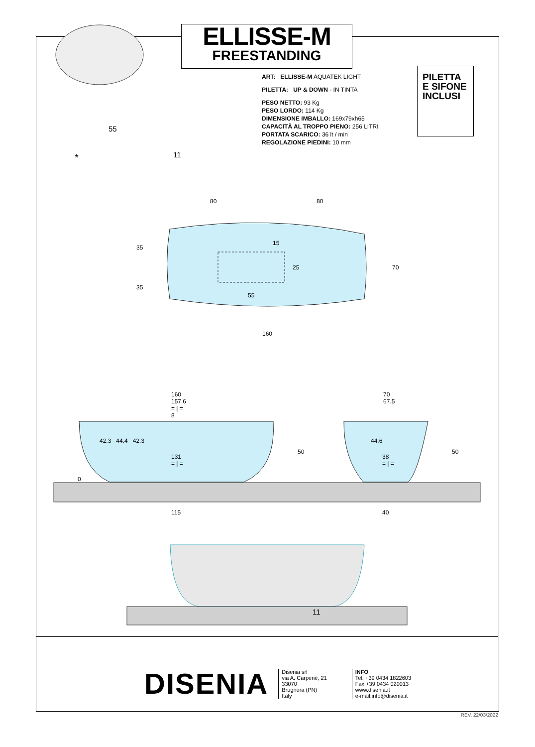ELLISSE-M
FREESTANDING
ART: ELLISSE-M AQUATEK LIGHT
PILETTA: UP & DOWN - IN TINTA
PESO NETTO: 93 Kg
PESO LORDO: 114 Kg
DIMENSIONE IMBALLO: 169x79xh65
CAPACITÀ AL TROPPO PIENO: 256 LITRI
PORTATA SCARICO: 36 lt / min
REGOLAZIONE PIEDINI: 10 mm
PILETTA
E SIFONE
INCLUSI
55
* 11
80 80
15
35
25 70
35
55
160
160
157.6
= | =
8
42.3 44.4 42.3
131
= | =
0
50
70
67.5
44.6
38
= | =
50
115 40
11
DISENIA
Disenia srl
via A. Carpenè, 21
33070
Brugnera (PN)
Italy
INFO
Tel. +39 0434 1822603
Fax +39 0434 020013
www.disenia.it
e-mail:info@disenia.it
REV. 22/03/2022